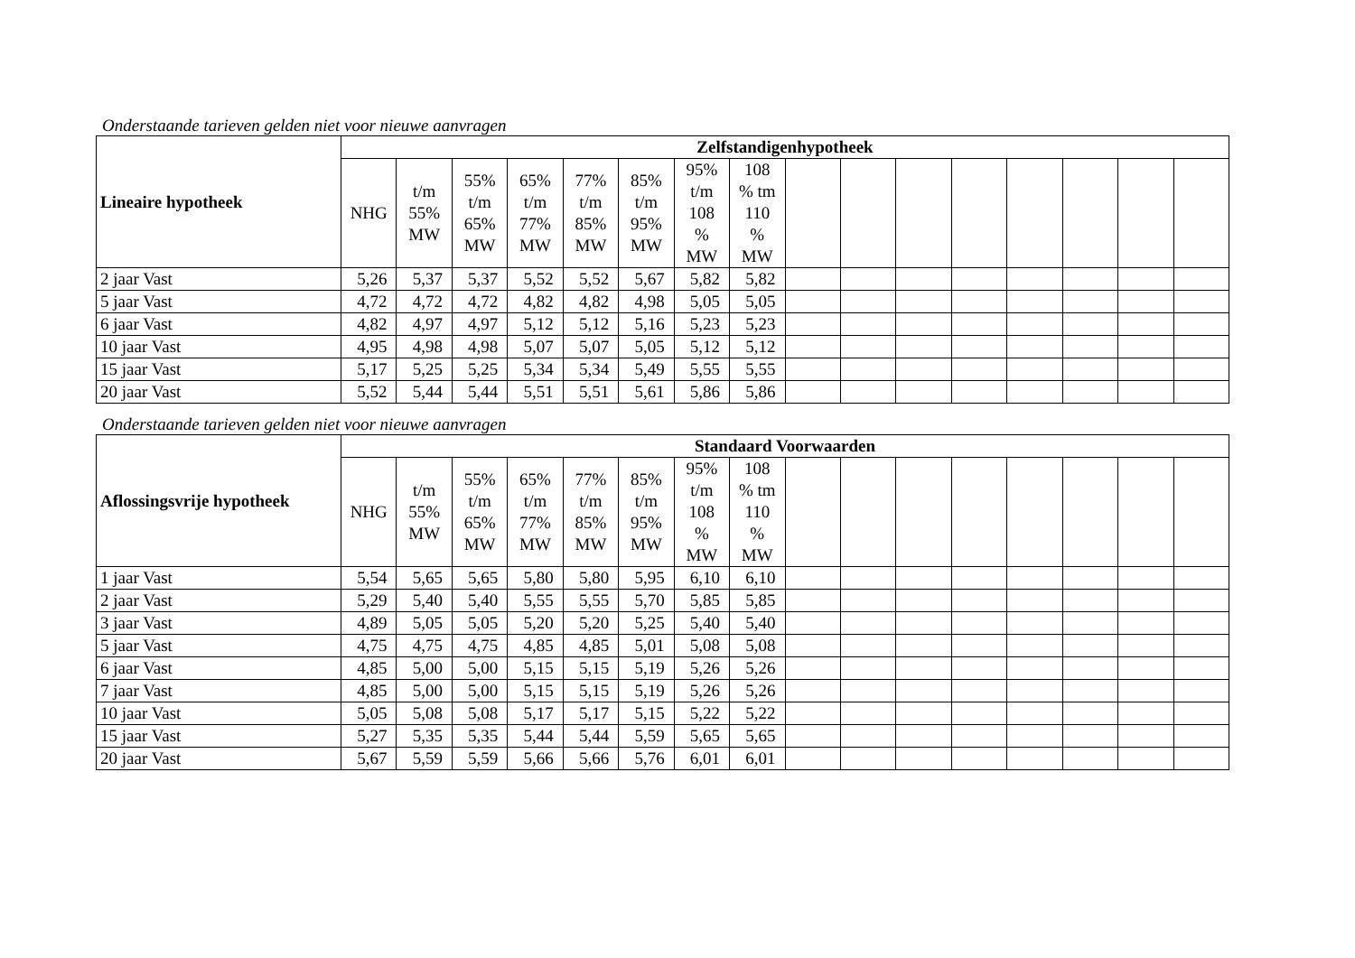Onderstaande tarieven gelden niet voor nieuwe aanvragen
| Lineaire hypotheek | Zelfstandigenhypotheek | | | | | | | | | | | | | | | |
| | NHG | t/m 55% MW | 55% t/m 65% MW | 65% t/m 77% MW | 77% t/m 85% MW | 85% t/m 95% MW | 95% t/m 108 % MW | 108 % tm 110 % MW | | | | | | | | |
| 2 jaar Vast | 5,26 | 5,37 | 5,37 | 5,52 | 5,52 | 5,67 | 5,82 | 5,82 | | | | | | | | |
| 5 jaar Vast | 4,72 | 4,72 | 4,72 | 4,82 | 4,82 | 4,98 | 5,05 | 5,05 | | | | | | | | |
| 6 jaar Vast | 4,82 | 4,97 | 4,97 | 5,12 | 5,12 | 5,16 | 5,23 | 5,23 | | | | | | | | |
| 10 jaar Vast | 4,95 | 4,98 | 4,98 | 5,07 | 5,07 | 5,05 | 5,12 | 5,12 | | | | | | | | |
| 15 jaar Vast | 5,17 | 5,25 | 5,25 | 5,34 | 5,34 | 5,49 | 5,55 | 5,55 | | | | | | | | |
| 20 jaar Vast | 5,52 | 5,44 | 5,44 | 5,51 | 5,51 | 5,61 | 5,86 | 5,86 | | | | | | | | |
Onderstaande tarieven gelden niet voor nieuwe aanvragen
| Aflossingsvrije hypotheek | Standaard Voorwaarden | | | | | | | | | | | | | | | |
| | NHG | t/m 55% MW | 55% t/m 65% MW | 65% t/m 77% MW | 77% t/m 85% MW | 85% t/m 95% MW | 95% t/m 108 % MW | 108 % tm 110 % MW | | | | | | | | |
| 1 jaar Vast | 5,54 | 5,65 | 5,65 | 5,80 | 5,80 | 5,95 | 6,10 | 6,10 | | | | | | | | |
| 2 jaar Vast | 5,29 | 5,40 | 5,40 | 5,55 | 5,55 | 5,70 | 5,85 | 5,85 | | | | | | | | |
| 3 jaar Vast | 4,89 | 5,05 | 5,05 | 5,20 | 5,20 | 5,25 | 5,40 | 5,40 | | | | | | | | |
| 5 jaar Vast | 4,75 | 4,75 | 4,75 | 4,85 | 4,85 | 5,01 | 5,08 | 5,08 | | | | | | | | |
| 6 jaar Vast | 4,85 | 5,00 | 5,00 | 5,15 | 5,15 | 5,19 | 5,26 | 5,26 | | | | | | | | |
| 7 jaar Vast | 4,85 | 5,00 | 5,00 | 5,15 | 5,15 | 5,19 | 5,26 | 5,26 | | | | | | | | |
| 10 jaar Vast | 5,05 | 5,08 | 5,08 | 5,17 | 5,17 | 5,15 | 5,22 | 5,22 | | | | | | | | |
| 15 jaar Vast | 5,27 | 5,35 | 5,35 | 5,44 | 5,44 | 5,59 | 5,65 | 5,65 | | | | | | | | |
| 20 jaar Vast | 5,67 | 5,59 | 5,59 | 5,66 | 5,66 | 5,76 | 6,01 | 6,01 | | | | | | | | |